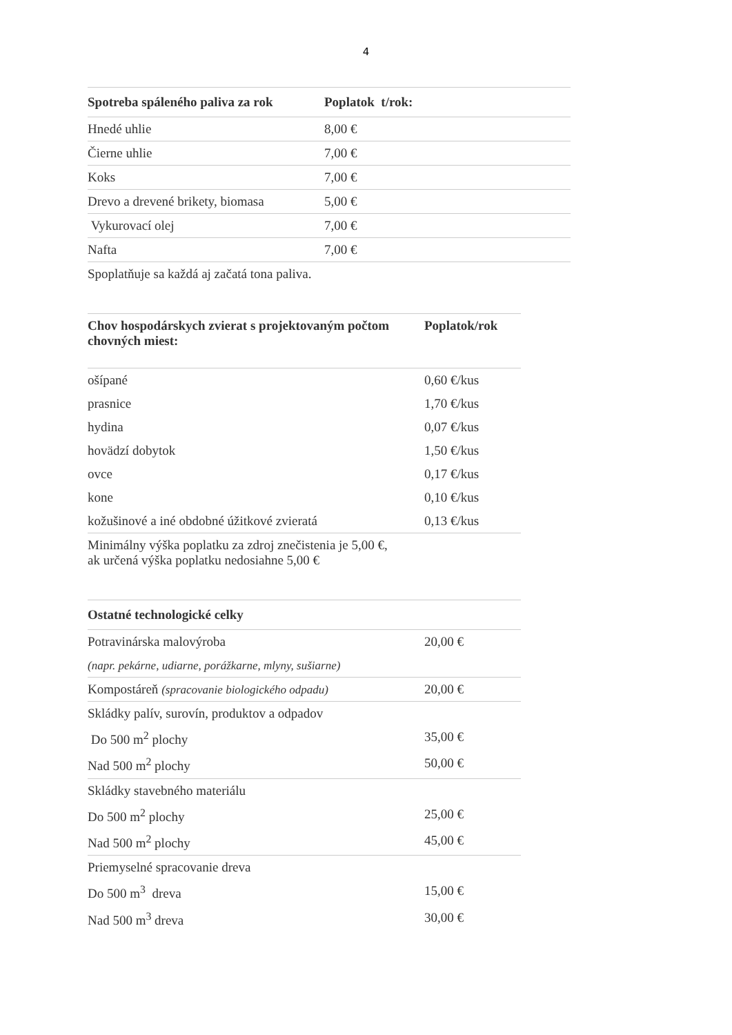4
| Spotreba spáleného paliva za rok | Poplatok t/rok: |
| --- | --- |
| Hnedé uhlie | 8,00 € |
| Čierne uhlie | 7,00 € |
| Koks | 7,00 € |
| Drevo a drevené brikety, biomasa | 5,00 € |
| Vykurovací olej | 7,00 € |
| Nafta | 7,00 € |
| Spoplatňuje sa každá aj začatá tona paliva. | |
| Chov hospodárskych zvierat s projektovaným počtom chovných miest: | Poplatok/rok |
| --- | --- |
| ošípané | 0,60 €/kus |
| prasnice | 1,70 €/kus |
| hydina | 0,07 €/kus |
| hovädzí dobytok | 1,50 €/kus |
| ovce | 0,17 €/kus |
| kone | 0,10 €/kus |
| kožušinové a iné obdobné úžitkové zvieratá | 0,13 €/kus |
| Minimálny výška poplatku za zdroj znečistenia je 5,00 €, ak určená výška poplatku nedosiahne 5,00 € | |
| Ostatné technologické celky | |
| --- | --- |
| Potravinárska malovýroba | 20,00 € |
| (napr. pekárne, udiarne, porážkarne, mlyny, sušiarne) | |
| Kompostáreň (spracovanie biologického odpadu) | 20,00 € |
| Skládky palív, surovín, produktov a odpadov | |
| Do 500 m<sup>2</sup> plochy | 35,00 € |
| Nad 500 m<sup>2</sup> plochy | 50,00 € |
| Skládky stavebného materiálu | |
| Do 500 m<sup>2</sup> plochy | 25,00 € |
| Nad 500 m<sup>2</sup> plochy | 45,00 € |
| Priemyselné spracovanie dreva | |
| Do 500 m<sup>3</sup> dreva | 15,00 € |
| Nad 500 m<sup>3</sup> dreva | 30,00 € |